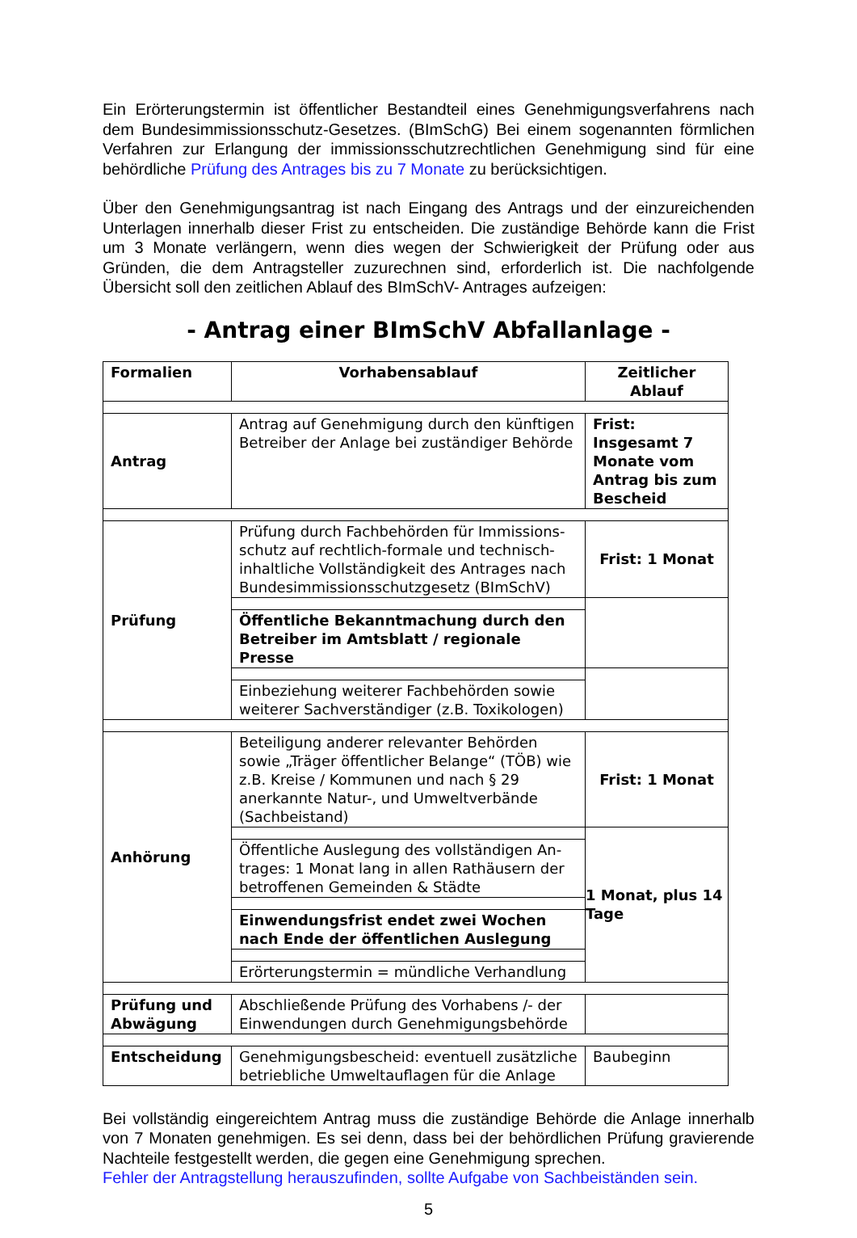Ein Erörterungstermin ist öffentlicher Bestandteil eines Genehmigungsverfahrens nach dem Bundesimmissionsschutz-Gesetzes. (BImSchG) Bei einem sogenannten förmlichen Verfahren zur Erlangung der immissionsschutzrechtlichen Genehmigung sind für eine behördliche Prüfung des Antrages bis zu 7 Monate zu berücksichtigen.
Über den Genehmigungsantrag ist nach Eingang des Antrags und der einzureichen­den Unterlagen innerhalb dieser Frist zu entscheiden. Die zuständige Behörde kann die Frist um 3 Monate verlängern, wenn dies wegen der Schwierigkeit der Prüfung oder aus Gründen, die dem Antragsteller zuzurechnen sind, erforderlich ist. Die nachfolgende Übersicht soll den zeitlichen Ablauf des BImSchV- Antrages aufzeigen:
- Antrag einer BImSchV Abfallanlage -
| Formalien | Vorhabensablauf | Zeitlicher Ablauf |
| --- | --- | --- |
| Antrag | Antrag auf Genehmigung durch den künftigen Betreiber der Anlage bei zuständiger Behörde | Frist: Insgesamt 7 Monate vom Antrag bis zum Bescheid |
| Prüfung | Prüfung durch Fachbehörden für Immissions­schutz auf rechtlich-formale und technisch-inhaltliche Vollständigkeit des Antrages nach Bundesimmissionsschutzgesetz (BImSchV) | Frist: 1 Monat |
| | Öffentliche Bekanntmachung durch den Betreiber im Amtsblatt / regionale Presse | |
| | Einbeziehung weiterer Fachbehörden sowie weiterer Sachverständiger (z.B. Toxikologen) | |
| Anhörung | Beteiligung anderer relevanter Behörden sowie „Träger öffentlicher Belange“ (TÖB) wie z.B. Kreise / Kommunen und nach § 29 anerkannte Natur-, und Umweltverbände (Sachbeistand) | Frist: 1 Monat |
| | | 1 Monat, plus 14 Tage |
| | Öffentliche Auslegung des vollständigen An­trages: 1 Monat lang in allen Rathäusern der betroffenen Gemeinden & Städte | |
| | Einwendungsfrist endet zwei Wochen nach Ende der öffentlichen Auslegung | |
| | Erörterungstermin = mündliche Verhandlung | |
| Prüfung und Abwägung | Abschließende Prüfung des Vorhabens /- der Einwendungen durch Genehmigungsbehörde | |
| Entscheidung | Genehmigungsbescheid: eventuell zusätzliche betriebliche Umweltauflagen für die Anlage | Baubeginn |
Bei vollständig eingereichtem Antrag muss die zuständige Behörde die Anlage inner­halb von 7 Monaten genehmigen. Es sei denn, dass bei der behördlichen Prüfung gravierende Nachteile festgestellt werden, die gegen eine Genehmigung sprechen.
Fehler der Antragstellung herauszufinden, sollte Aufgabe von Sachbeiständen sein.
5